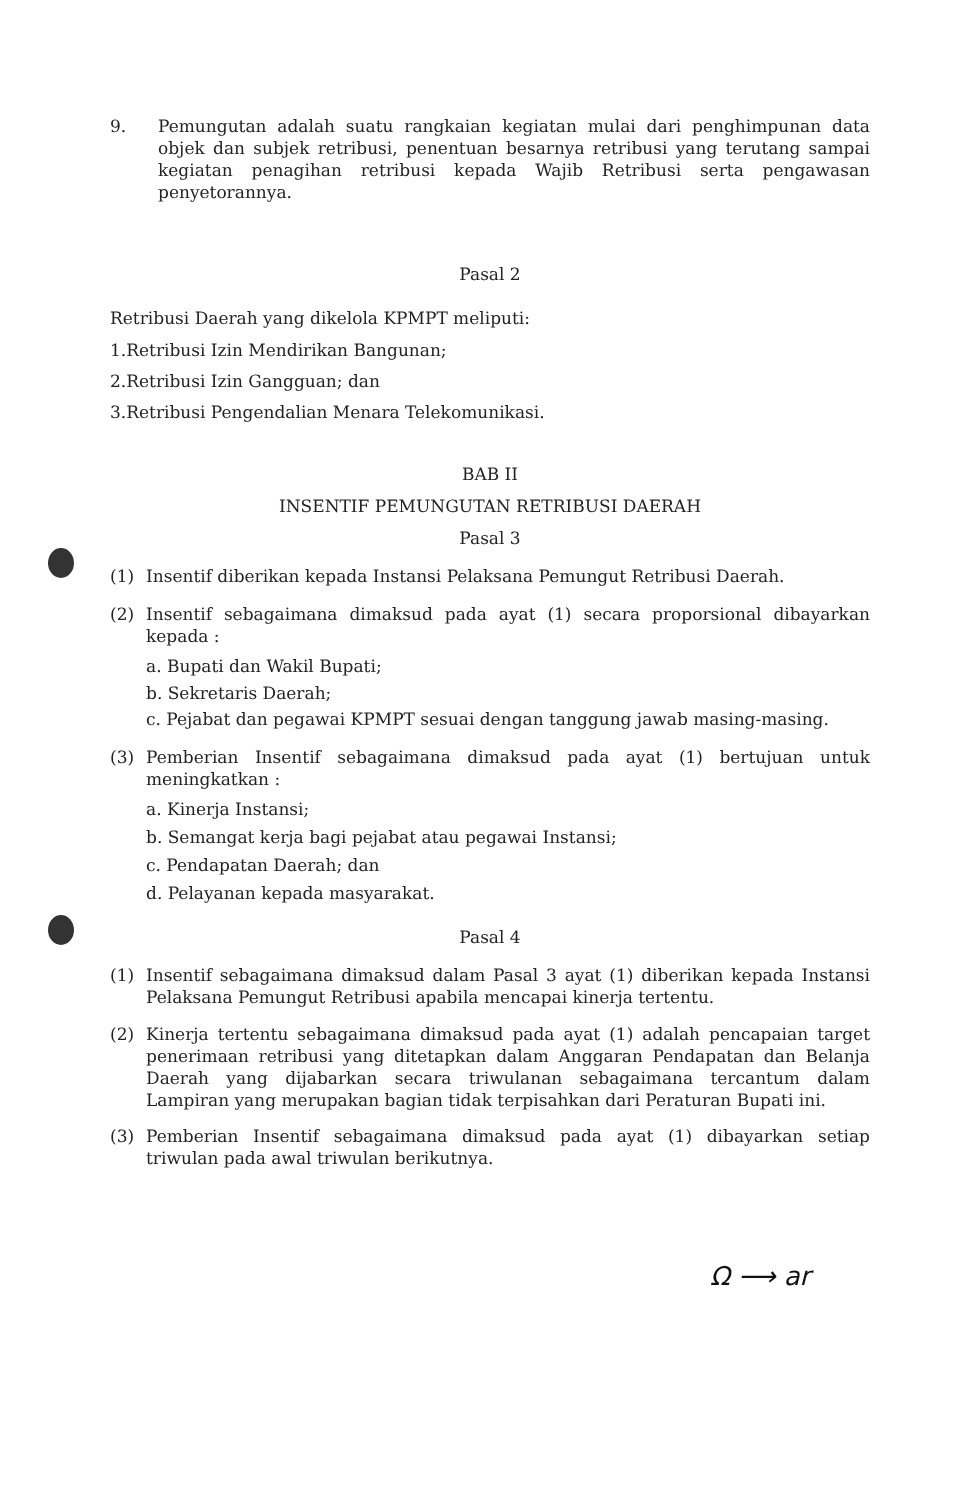9. Pemungutan adalah suatu rangkaian kegiatan mulai dari penghimpunan data objek dan subjek retribusi, penentuan besarnya retribusi yang terutang sampai kegiatan penagihan retribusi kepada Wajib Retribusi serta pengawasan penyetorannya.
Pasal 2
Retribusi Daerah yang dikelola KPMPT meliputi:
1.Retribusi Izin Mendirikan Bangunan;
2.Retribusi Izin Gangguan; dan
3.Retribusi Pengendalian Menara Telekomunikasi.
BAB II
INSENTIF PEMUNGUTAN RETRIBUSI DAERAH
Pasal 3
(1) Insentif diberikan kepada Instansi Pelaksana Pemungut Retribusi Daerah.
(2) Insentif sebagaimana dimaksud pada ayat (1) secara proporsional dibayarkan kepada :
a. Bupati dan Wakil Bupati;
b. Sekretaris Daerah;
c. Pejabat dan pegawai KPMPT sesuai dengan tanggung jawab masing-masing.
(3) Pemberian Insentif sebagaimana dimaksud pada ayat (1) bertujuan untuk meningkatkan :
a. Kinerja Instansi;
b. Semangat kerja bagi pejabat atau pegawai Instansi;
c. Pendapatan Daerah; dan
d. Pelayanan kepada masyarakat.
Pasal 4
(1) Insentif sebagaimana dimaksud dalam Pasal 3 ayat (1) diberikan kepada Instansi Pelaksana Pemungut Retribusi apabila mencapai kinerja tertentu.
(2) Kinerja tertentu sebagaimana dimaksud pada ayat (1) adalah pencapaian target penerimaan retribusi yang ditetapkan dalam Anggaran Pendapatan dan Belanja Daerah yang dijabarkan secara triwulanan sebagaimana tercantum dalam Lampiran yang merupakan bagian tidak terpisahkan dari Peraturan Bupati ini.
(3) Pemberian Insentif sebagaimana dimaksud pada ayat (1) dibayarkan setiap triwulan pada awal triwulan berikutnya.
Ω ⟶ ar